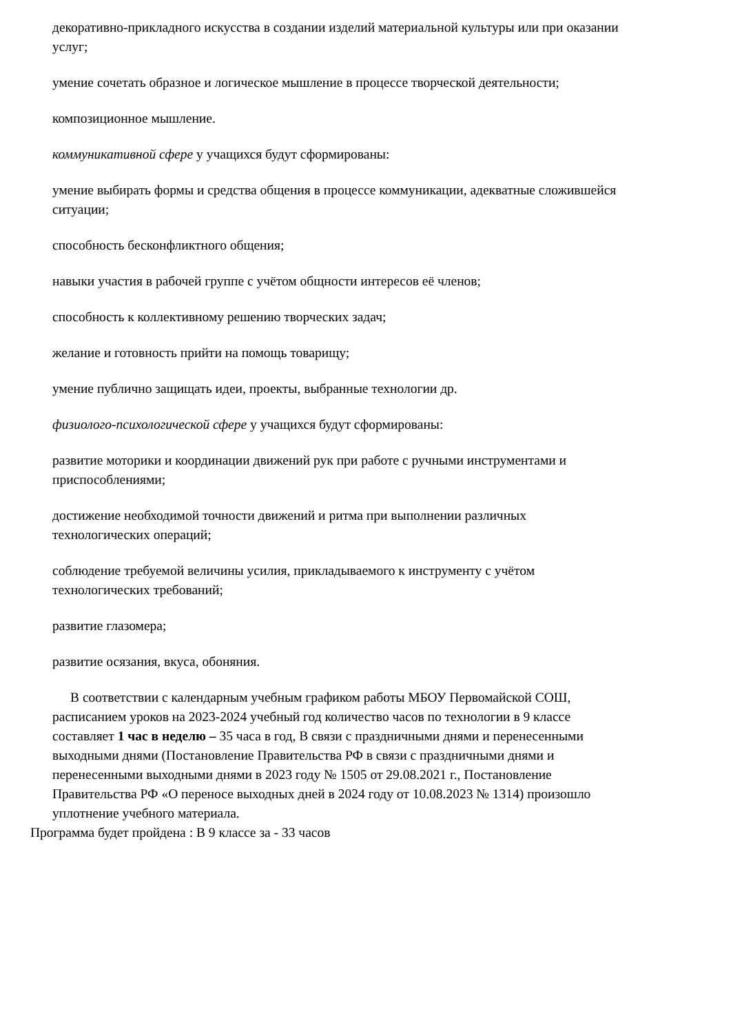декоративно-прикладного искусства в создании изделий материальной культуры или при оказании услуг;
умение сочетать образное и логическое мышление в процессе творческой деятельности;
композиционное мышление.
коммуникативной сфере у учащихся будут сформированы:
умение выбирать формы и средства общения в процессе коммуникации, адекватные сложившейся ситуации;
способность бесконфликтного общения;
навыки участия в рабочей группе с учётом общности интересов её членов;
способность к коллективному решению творческих задач;
желание и готовность прийти на помощь товарищу;
умение публично защищать идеи, проекты, выбранные технологии др.
физиолого-психологической сфере у учащихся будут сформированы:
развитие моторики и координации движений рук при работе с ручными инструментами и приспособлениями;
достижение необходимой точности движений и ритма при выполнении различных технологических операций;
соблюдение требуемой величины усилия, прикладываемого к инструменту с учётом технологических требований;
развитие глазомера;
развитие осязания, вкуса, обоняния.
В соответствии с календарным учебным графиком работы МБОУ Первомайской СОШ, расписанием уроков на 2023-2024 учебный год количество часов по технологии в 9 классе составляет 1 час в неделю – 35 часа в год, В связи с праздничными днями и перенесенными выходными днями (Постановление Правительства РФ в связи с праздничными днями и перенесенными выходными днями в 2023 году № 1505 от 29.08.2021 г., Постановление Правительства РФ «О переносе выходных дней в 2024 году от 10.08.2023 № 1314) произошло уплотнение учебного материала.
Программа будет пройдена : В 9 классе за - 33 часов